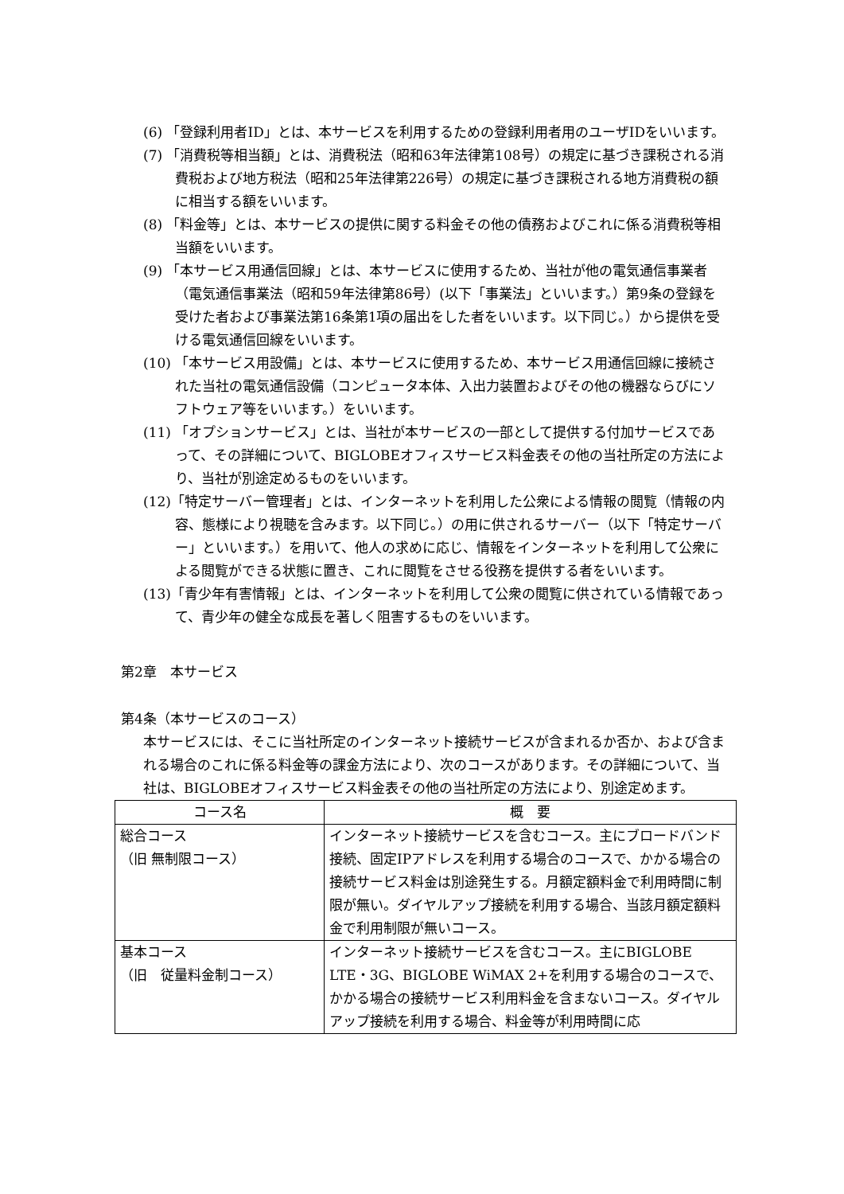(6) 「登録利用者ID」とは、本サービスを利用するための登録利用者用のユーザIDをいいます。
(7) 「消費税等相当額」とは、消費税法（昭和63年法律第108号）の規定に基づき課税される消費税および地方税法（昭和25年法律第226号）の規定に基づき課税される地方消費税の額に相当する額をいいます。
(8) 「料金等」とは、本サービスの提供に関する料金その他の債務およびこれに係る消費税等相当額をいいます。
(9) 「本サービス用通信回線」とは、本サービスに使用するため、当社が他の電気通信事業者（電気通信事業法（昭和59年法律第86号）(以下「事業法」といいます。）第9条の登録を受けた者および事業法第16条第1項の届出をした者をいいます。以下同じ。）から提供を受ける電気通信回線をいいます。
(10) 「本サービス用設備」とは、本サービスに使用するため、本サービス用通信回線に接続された当社の電気通信設備（コンピュータ本体、入出力装置およびその他の機器ならびにソフトウェア等をいいます。）をいいます。
(11) 「オプションサービス」とは、当社が本サービスの一部として提供する付加サービスであって、その詳細について、BIGLOBEオフィスサービス料金表その他の当社所定の方法により、当社が別途定めるものをいいます。
(12)「特定サーバー管理者」とは、インターネットを利用した公衆による情報の閲覧（情報の内容、態様により視聴を含みます。以下同じ。）の用に供されるサーバー（以下「特定サーバー」といいます。）を用いて、他人の求めに応じ、情報をインターネットを利用して公衆による閲覧ができる状態に置き、これに閲覧をさせる役務を提供する者をいいます。
(13)「青少年有害情報」とは、インターネットを利用して公衆の閲覧に供されている情報であって、青少年の健全な成長を著しく阻害するものをいいます。
第2章　本サービス
第4条（本サービスのコース）
本サービスには、そこに当社所定のインターネット接続サービスが含まれるか否か、および含まれる場合のこれに係る料金等の課金方法により、次のコースがあります。その詳細について、当社は、BIGLOBEオフィスサービス料金表その他の当社所定の方法により、別途定めます。
| コース名 | 概 要 |
| --- | --- |
| 総合コース （旧 無制限コース） | インターネット接続サービスを含むコース。主にブロードバンド接続、固定IPアドレスを利用する場合のコースで、かかる場合の接続サービス料金は別途発生する。月額定額料金で利用時間に制限が無い。ダイヤルアップ接続を利用する場合、当該月額定額料金で利用制限が無いコース。 |
| 基本コース （旧 従量料金制コース） | インターネット接続サービスを含むコース。主にBIGLOBE LTE・3G、BIGLOBE WiMAX 2+を利用する場合のコースで、かかる場合の接続サービス利用料金を含まないコース。ダイヤルアップ接続を利用する場合、料金等が利用時間に応 |